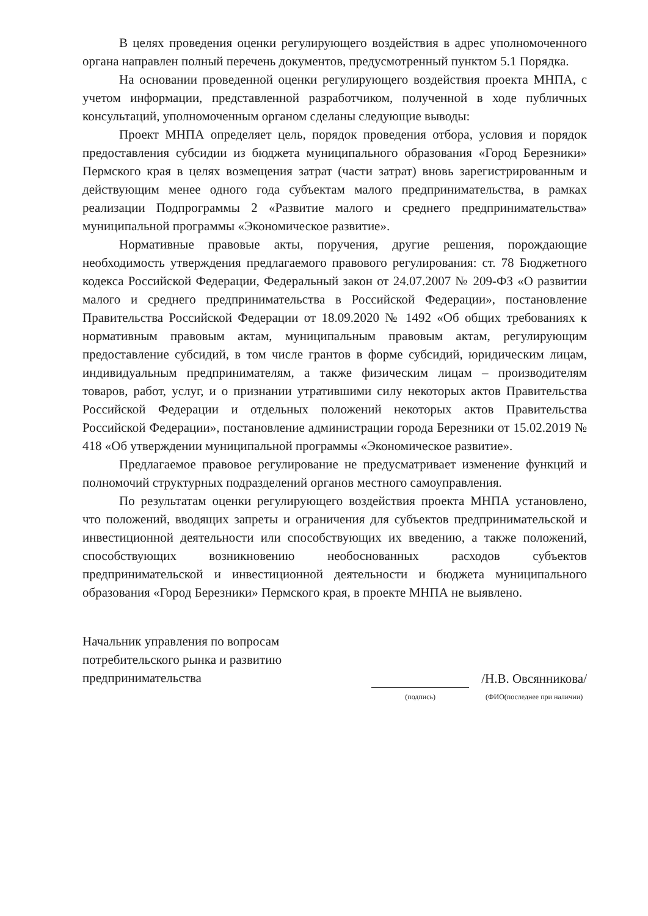В целях проведения оценки регулирующего воздействия в адрес уполномоченного органа направлен полный перечень документов, предусмотренный пунктом 5.1 Порядка.
На основании проведенной оценки регулирующего воздействия проекта МНПА, с учетом информации, представленной разработчиком, полученной в ходе публичных консультаций, уполномоченным органом сделаны следующие выводы:
Проект МНПА определяет цель, порядок проведения отбора, условия и порядок предоставления субсидии из бюджета муниципального образования «Город Березники» Пермского края в целях возмещения затрат (части затрат) вновь зарегистрированным и действующим менее одного года субъектам малого предпринимательства, в рамках реализации Подпрограммы 2 «Развитие малого и среднего предпринимательства» муниципальной программы «Экономическое развитие».
Нормативные правовые акты, поручения, другие решения, порождающие необходимость утверждения предлагаемого правового регулирования: ст. 78 Бюджетного кодекса Российской Федерации, Федеральный закон от 24.07.2007 № 209-ФЗ «О развитии малого и среднего предпринимательства в Российской Федерации», постановление Правительства Российской Федерации от 18.09.2020 № 1492 «Об общих требованиях к нормативным правовым актам, муниципальным правовым актам, регулирующим предоставление субсидий, в том числе грантов в форме субсидий, юридическим лицам, индивидуальным предпринимателям, а также физическим лицам – производителям товаров, работ, услуг, и о признании утратившими силу некоторых актов Правительства Российской Федерации и отдельных положений некоторых актов Правительства Российской Федерации», постановление администрации города Березники от 15.02.2019 № 418 «Об утверждении муниципальной программы «Экономическое развитие».
Предлагаемое правовое регулирование не предусматривает изменение функций и полномочий структурных подразделений органов местного самоуправления.
По результатам оценки регулирующего воздействия проекта МНПА установлено, что положений, вводящих запреты и ограничения для субъектов предпринимательской и инвестиционной деятельности или способствующих их введению, а также положений, способствующих возникновению необоснованных расходов субъектов предпринимательской и инвестиционной деятельности и бюджета муниципального образования «Город Березники» Пермского края, в проекте МНПА не выявлено.
Начальник управления по вопросам потребительского рынка и развитию предпринимательства
(подпись)
/Н.В. Овсянникова/
(ФИО(последнее при наличии)